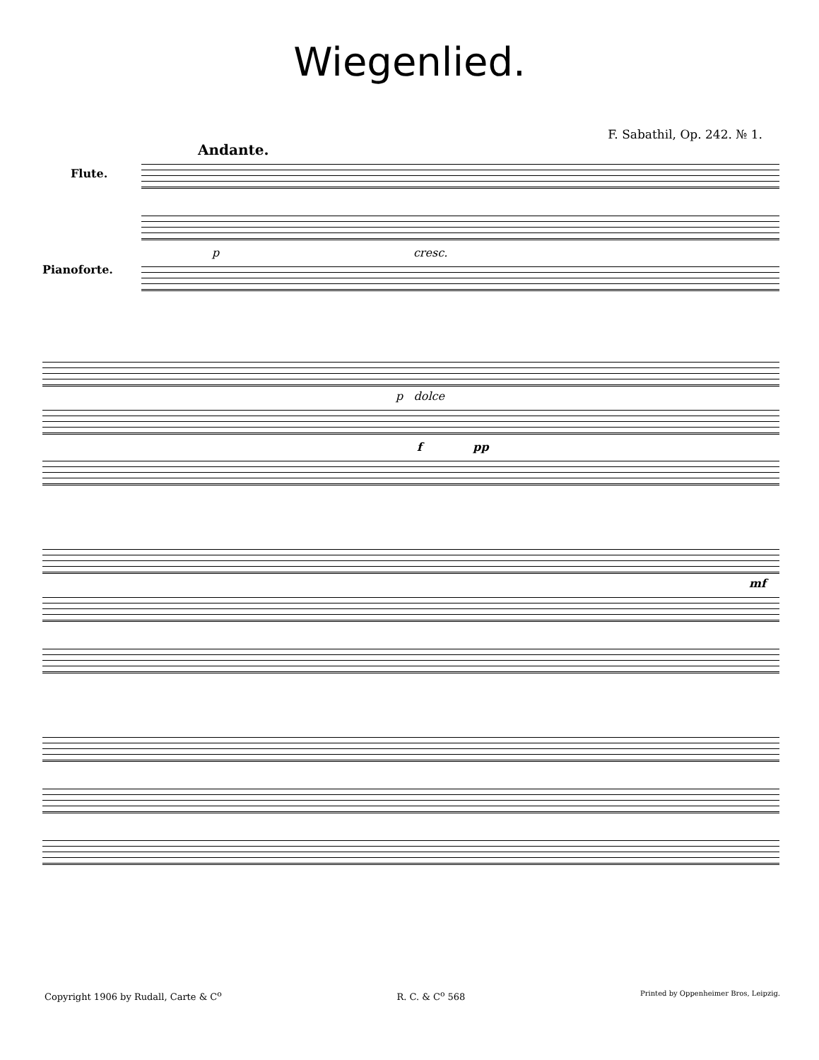Wiegenlied.
F. Sabathil, Op. 242. № 1.
Andante.
Flute.
Pianoforte.
p cresc.
p dolce
f pp
mf
Copyright 1906 by Rudall, Carte & C<sup>o</sup> R. C. & C<sup>o</sup> 568 Printed by Oppenheimer Bros, Leipzig.